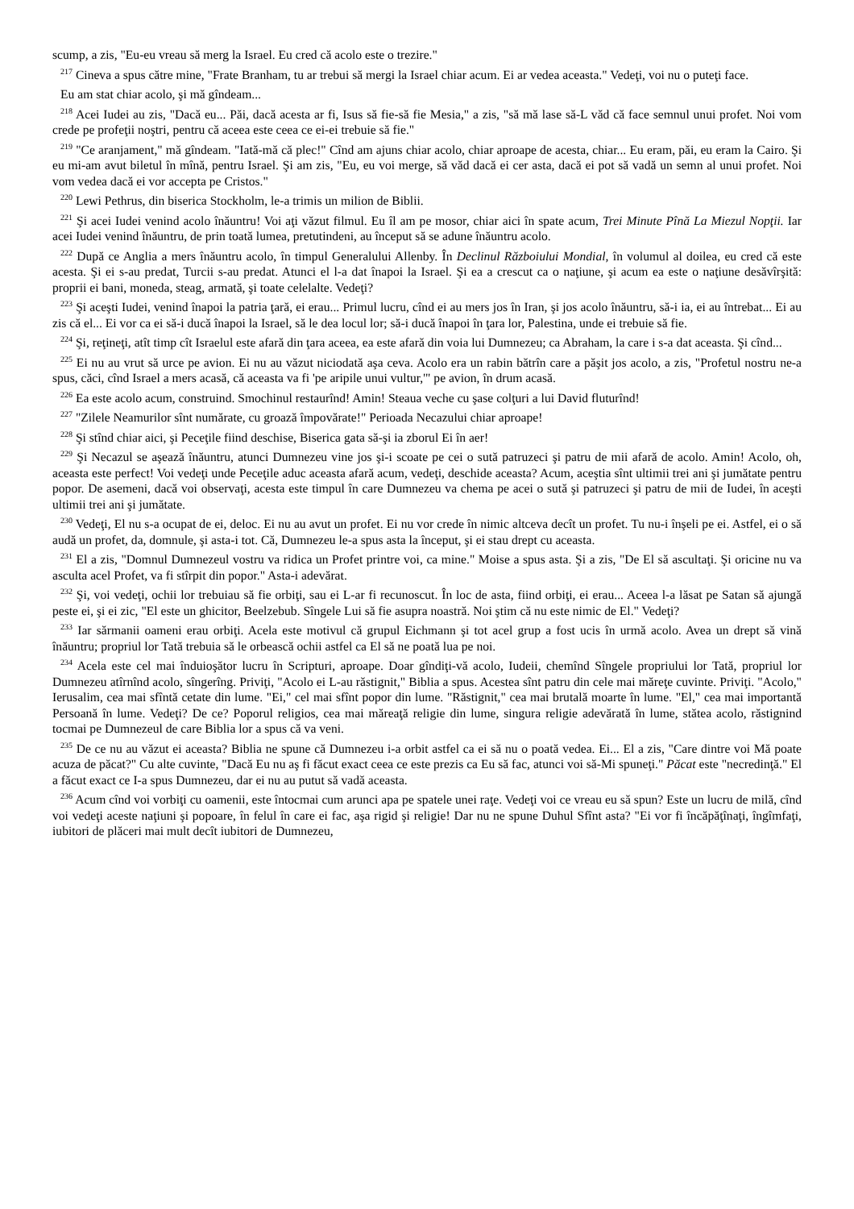scump, a zis, "Eu-eu vreau să merg la Israel. Eu cred că acolo este o trezire."
<sup>217</sup> Cineva a spus către mine, "Frate Branham, tu ar trebui să mergi la Israel chiar acum. Ei ar vedea aceasta." Vedeţi, voi nu o puteţi face.
Eu am stat chiar acolo, şi mă gîndeam...
<sup>218</sup> Acei Iudei au zis, "Dacă eu... Păi, dacă acesta ar fi, Isus să fie-să fie Mesia," a zis, "să mă lase să-L văd că face semnul unui profet. Noi vom crede pe profeţii noştri, pentru că aceea este ceea ce ei-ei trebuie să fie."
<sup>219</sup> "Ce aranjament," mă gîndeam. "Iată-mă că plec!" Cînd am ajuns chiar acolo, chiar aproape de acesta, chiar... Eu eram, păi, eu eram la Cairo. Şi eu mi-am avut biletul în mînă, pentru Israel. Şi am zis, "Eu, eu voi merge, să văd dacă ei cer asta, dacă ei pot să vadă un semn al unui profet. Noi vom vedea dacă ei vor accepta pe Cristos."
<sup>220</sup> Lewi Pethrus, din biserica Stockholm, le-a trimis un milion de Biblii.
<sup>221</sup> Şi acei Iudei venind acolo înăuntru! Voi aţi văzut filmul. Eu îl am pe mosor, chiar aici în spate acum, Trei Minute Pînă La Miezul Nopţii. Iar acei Iudei venind înăuntru, de prin toată lumea, pretutindeni, au început să se adune înăuntru acolo.
<sup>222</sup> După ce Anglia a mers înăuntru acolo, în timpul Generalului Allenby. În Declinul Războiului Mondial, în volumul al doilea, eu cred că este acesta. Şi ei s-au predat, Turcii s-au predat. Atunci el l-a dat înapoi la Israel. Şi ea a crescut ca o naţiune, şi acum ea este o naţiune desăvîrşită: proprii ei bani, moneda, steag, armată, şi toate celelalte. Vedeţi?
<sup>223</sup> Şi aceşti Iudei, venind înapoi la patria ţară, ei erau... Primul lucru, cînd ei au mers jos în Iran, şi jos acolo înăuntru, să-i ia, ei au întrebat... Ei au zis că el... Ei vor ca ei să-i ducă înapoi la Israel, să le dea locul lor; să-i ducă înapoi în ţara lor, Palestina, unde ei trebuie să fie.
<sup>224</sup> Şi, reţineţi, atît timp cît Israelul este afară din ţara aceea, ea este afară din voia lui Dumnezeu; ca Abraham, la care i s-a dat aceasta. Şi cînd...
<sup>225</sup> Ei nu au vrut să urce pe avion. Ei nu au văzut niciodată aşa ceva. Acolo era un rabin bătrîn care a păşit jos acolo, a zis, "Profetul nostru ne-a spus, căci, cînd Israel a mers acasă, că aceasta va fi 'pe aripile unui vultur,'" pe avion, în drum acasă.
<sup>226</sup> Ea este acolo acum, construind. Smochinul restaurînd! Amin! Steaua veche cu şase colţuri a lui David fluturînd!
<sup>227</sup> "Zilele Neamurilor sînt numărate, cu groază împovărate!" Perioada Necazului chiar aproape!
<sup>228</sup> Şi stînd chiar aici, şi Peceţile fiind deschise, Biserica gata să-şi ia zborul Ei în aer!
<sup>229</sup> Şi Necazul se aşează înăuntru, atunci Dumnezeu vine jos şi-i scoate pe cei o sută patruzeci şi patru de mii afară de acolo. Amin! Acolo, oh, aceasta este perfect! Voi vedeţi unde Peceţile aduc aceasta afară acum, vedeţi, deschide aceasta? Acum, aceştia sînt ultimii trei ani şi jumătate pentru popor. De asemeni, dacă voi observaţi, acesta este timpul în care Dumnezeu va chema pe acei o sută şi patruzeci şi patru de mii de Iudei, în aceşti ultimii trei ani şi jumătate.
<sup>230</sup> Vedeţi, El nu s-a ocupat de ei, deloc. Ei nu au avut un profet. Ei nu vor crede în nimic altceva decît un profet. Tu nu-i înşeli pe ei. Astfel, ei o să audă un profet, da, domnule, şi asta-i tot. Că, Dumnezeu le-a spus asta la început, şi ei stau drept cu aceasta.
<sup>231</sup> El a zis, "Domnul Dumnezeul vostru va ridica un Profet printre voi, ca mine." Moise a spus asta. Şi a zis, "De El să ascultaţi. Şi oricine nu va asculta acel Profet, va fi stîrpit din popor." Asta-i adevărat.
<sup>232</sup> Şi, voi vedeţi, ochii lor trebuiau să fie orbiţi, sau ei L-ar fi recunoscut. În loc de asta, fiind orbiţi, ei erau... Aceea l-a lăsat pe Satan să ajungă peste ei, şi ei zic, "El este un ghicitor, Beelzebub. Sîngele Lui să fie asupra noastră. Noi ştim că nu este nimic de El." Vedeţi?
<sup>233</sup> Iar sărmanii oameni erau orbiţi. Acela este motivul că grupul Eichmann şi tot acel grup a fost ucis în urmă acolo. Avea un drept să vină înăuntru; propriul lor Tată trebuia să le orbească ochii astfel ca El să ne poată lua pe noi.
<sup>234</sup> Acela este cel mai înduioşător lucru în Scripturi, aproape. Doar gîndiţi-vă acolo, Iudeii, chemînd Sîngele propriului lor Tată, propriul lor Dumnezeu atîrnînd acolo, sîngerîng. Priviţi, "Acolo ei L-au răstignit," Biblia a spus. Acestea sînt patru din cele mai măreţe cuvinte. Priviţi. "Acolo," Ierusalim, cea mai sfîntă cetate din lume. "Ei," cel mai sfînt popor din lume. "Răstignit," cea mai brutală moarte în lume. "El," cea mai importantă Persoană în lume. Vedeţi? De ce? Poporul religios, cea mai măreaţă religie din lume, singura religie adevărată în lume, stătea acolo, răstignind tocmai pe Dumnezeul de care Biblia lor a spus că va veni.
<sup>235</sup> De ce nu au văzut ei aceasta? Biblia ne spune că Dumnezeu i-a orbit astfel ca ei să nu o poată vedea. Ei... El a zis, "Care dintre voi Mă poate acuza de păcat?" Cu alte cuvinte, "Dacă Eu nu aş fi făcut exact ceea ce este prezis ca Eu să fac, atunci voi să-Mi spuneţi." Păcat este "necredinţă." El a făcut exact ce I-a spus Dumnezeu, dar ei nu au putut să vadă aceasta.
<sup>236</sup> Acum cînd voi vorbiţi cu oamenii, este întocmai cum arunci apa pe spatele unei raţe. Vedeţi voi ce vreau eu să spun? Este un lucru de milă, cînd voi vedeţi aceste naţiuni şi popoare, în felul în care ei fac, aşa rigid şi religie! Dar nu ne spune Duhul Sfînt asta? "Ei vor fi încăpăţînaţi, îngîmfaţi, iubitori de plăceri mai mult decît iubitori de Dumnezeu,